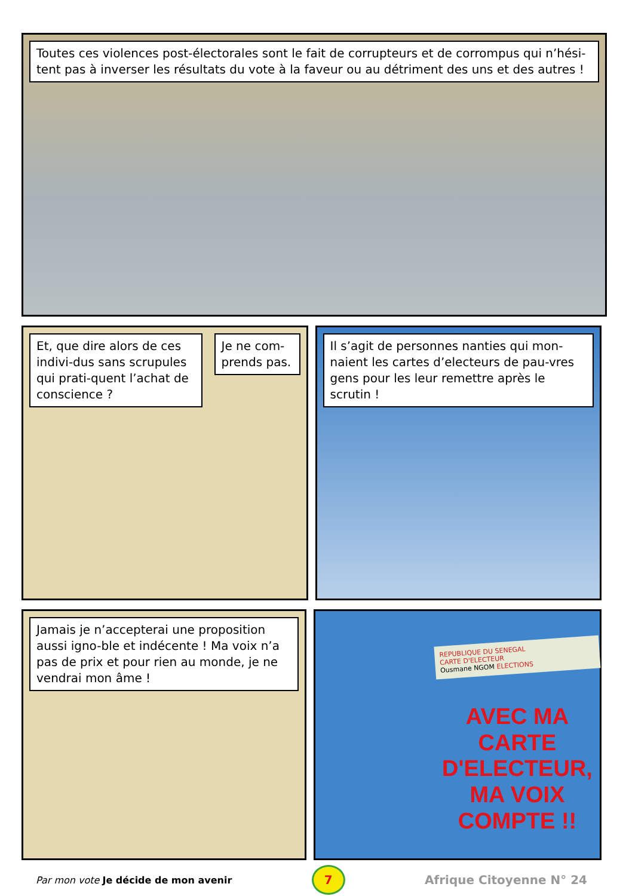Toutes ces violences post-électorales sont le fait de corrupteurs et de corrompus qui n’hési-tent pas à inverser les résultats du vote à la faveur ou au détriment des uns et des autres !
Et, que dire alors de ces indivi-dus sans scrupules qui prati-quent l’achat de conscience ?
Je ne com-prends pas.
Il s’agit de personnes nanties qui mon-naient les cartes d’electeurs de pau-vres gens pour les leur remettre après le scrutin !
Jamais je n’accepterai une proposition aussi igno-ble et indécente ! Ma voix n’a pas de prix et pour rien au monde, je ne vendrai mon âme !
REPUBLIQUE DU SENEGAL
CARTE D'ELECTEUR
Ousmane NGOM ELECTIONS
AVEC MA CARTE
D'ELECTEUR,
MA VOIX COMPTE !!
Par mon vote Je décide de mon avenir
7
Afrique Citoyenne N° 24